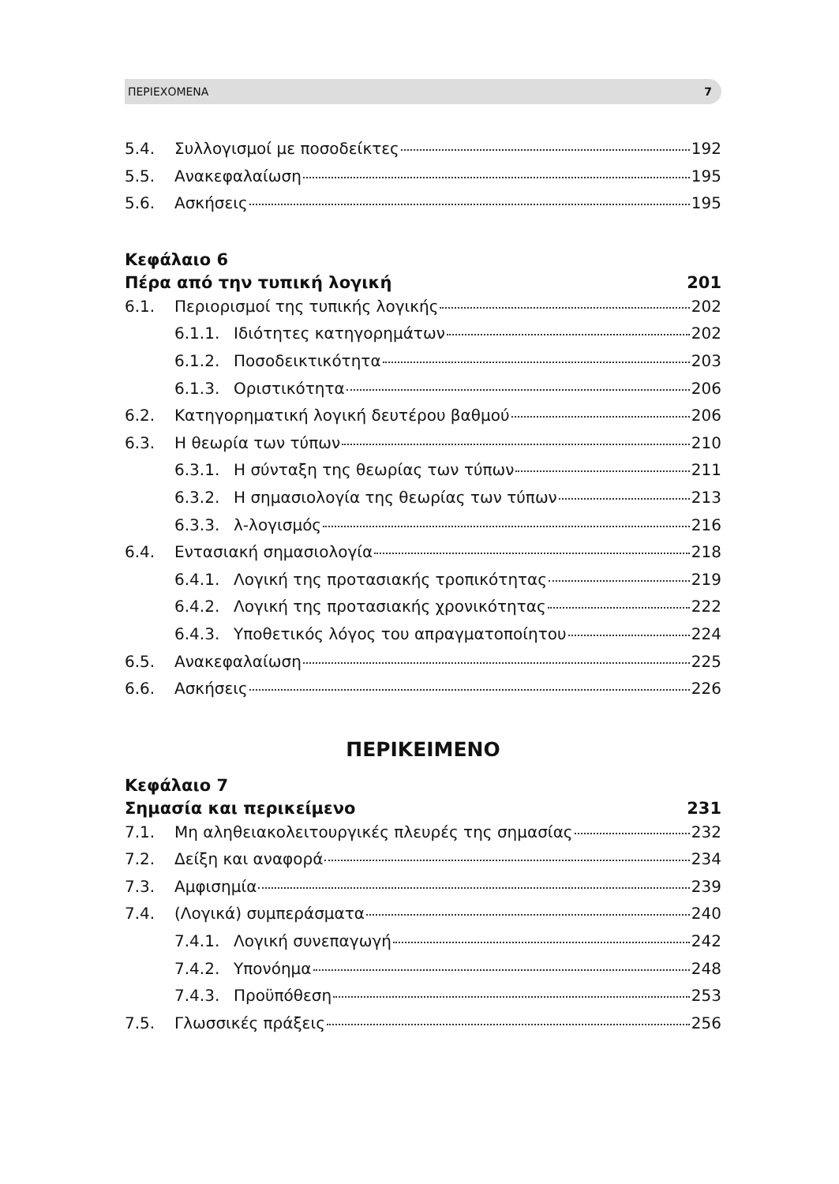ΠΕΡΙΕΧΟΜΕΝΑ 7
5.4. Συλλογισμοί με ποσοδείκτες 192
5.5. Ανακεφαλαίωση 195
5.6. Ασκήσεις 195
Κεφάλαιο 6
Πέρα από την τυπική λογική 201
6.1. Περιορισμοί της τυπικής λογικής 202
6.1.1. Ιδιότητες κατηγορημάτων 202
6.1.2. Ποσοδεικτικότητα 203
6.1.3. Οριστικότητα 206
6.2. Κατηγορηματική λογική δευτέρου βαθμού 206
6.3. Η θεωρία των τύπων 210
6.3.1. Η σύνταξη της θεωρίας των τύπων 211
6.3.2. Η σημασιολογία της θεωρίας των τύπων 213
6.3.3. λ-λογισμός 216
6.4. Εντασιακή σημασιολογία 218
6.4.1. Λογική της προτασιακής τροπικότητας 219
6.4.2. Λογική της προτασιακής χρονικότητας 222
6.4.3. Υποθετικός λόγος του απραγματοποίητου 224
6.5. Ανακεφαλαίωση 225
6.6. Ασκήσεις 226
ΠΕΡΙΚΕΙΜΕΝΟ
Κεφάλαιο 7
Σημασία και περικείμενο 231
7.1. Μη αληθειακολειτουργικές πλευρές της σημασίας 232
7.2. Δείξη και αναφορά 234
7.3. Αμφισημία 239
7.4. (Λογικά) συμπεράσματα 240
7.4.1. Λογική συνεπαγωγή 242
7.4.2. Υπονόημα 248
7.4.3. Προϋπόθεση 253
7.5. Γλωσσικές πράξεις 256